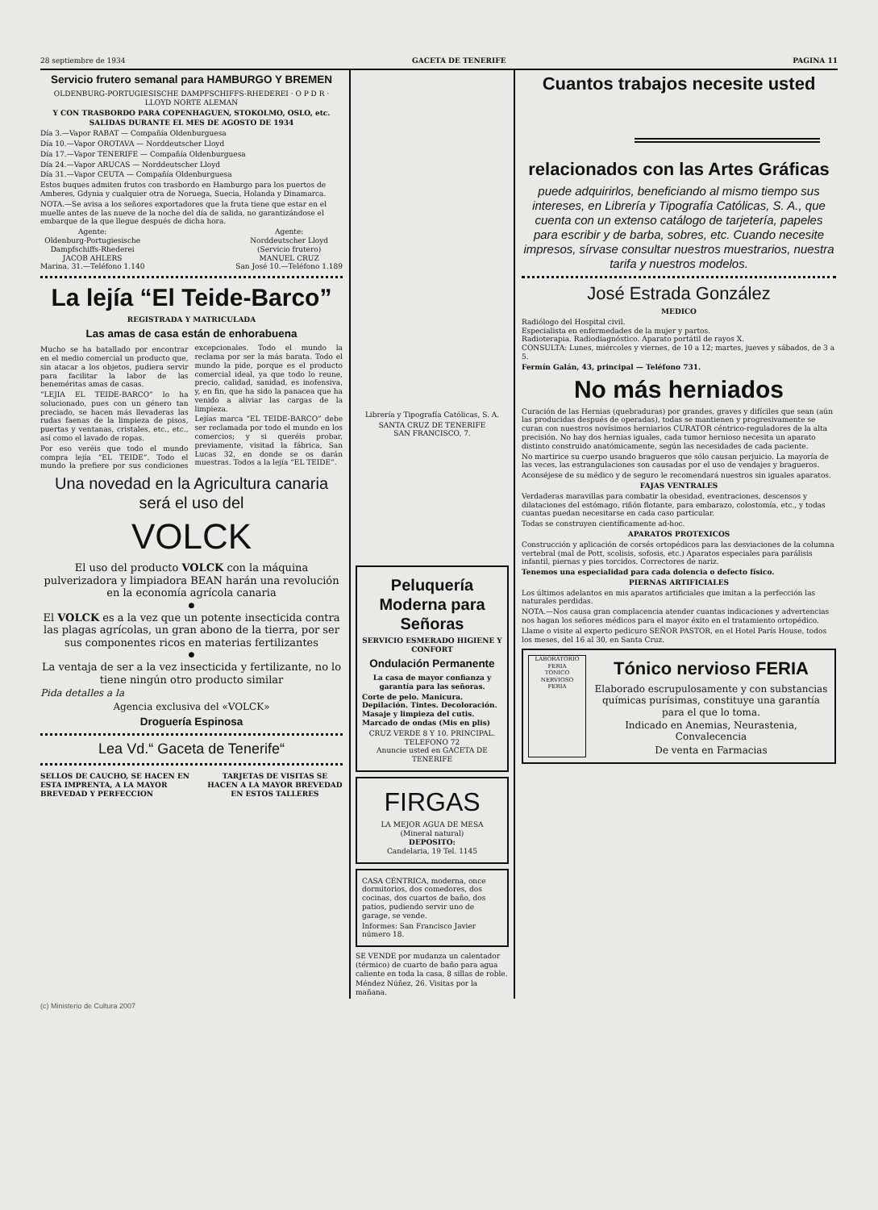28 septiembre de 1934 GACETA DE TENERIFE PAGINA 11
Servicio frutero semanal para HAMBURGO Y BREMEN
OLDENBURG-PORTUGIESISCHE DAMPFSCHIFFS-RHEDEREI · O P D R · LLOYD NORTE ALEMAN
Y CON TRASBORDO PARA COPENHAGUEN, STOKOLMO, OSLO, etc.
SALIDAS DURANTE EL MES DE AGOSTO DE 1934
Día 3.—Vapor RABAT — Compañía Oldenburguesa
Día 10.—Vapor OROTAVA — Norddeutscher Lloyd
Día 17.—Vapor TENERIFE — Compañía Oldenburguesa
Día 24.—Vapor ARUCAS — Norddeutscher Lloyd
Día 31.—Vapor CEUTA — Compañía Oldenburguesa
Estos buques admiten frutos con trasbordo en Hamburgo para los puertos de Amberes, Gdynia y cualquier otra de Noruega, Suecia, Holanda y Dinamarca.
NOTA.—Se avisa a los señores exportadores que la fruta tiene que estar en el muelle antes de las nueve de la noche del día de salida, no garantizándose el embarque de la que llegue después de dicha hora.
Agente:
Oldenburg-Portugiesische
Dampfschiffs-Rhederei
JACOB AHLERS
Marina, 31.—Teléfono 1.140
Agente:
Norddeutscher Lloyd
(Servicio frutero)
MANUEL CRUZ
San José 10.—Teléfono 1.189
La lejía “El Teide-Barco”
REGISTRADA Y MATRICULADA
Las amas de casa están de enhorabuena
Mucho se ha batallado por encontrar en el medio comercial un producto que, sin atacar a los objetos, pudiera servir para facilitar la labor de las beneméritas amas de casas.
“LEJIA EL TEIDE-BARCO” lo ha solucionado, pues con un género tan preciado, se hacen más llevaderas las rudas faenas de la limpieza de pisos, puertas y ventanas, cristales, etc., etc., así como el lavado de ropas.
Por eso veréis que todo el mundo compra lejía “EL TEIDE”. Todo el mundo la prefiere por sus condiciones excepcionales. Todo el mundo la reclama por ser la más barata. Todo el mundo la pide, porque es el producto comercial ideal, ya que todo lo reune, precio, calidad, sanidad, es inofensiva, y, en fin, que ha sido la panacea que ha venido a aliviar las cargas de la limpieza.
Lejías marca “EL TEIDE-BARCO” debe ser reclamada por todo el mundo en los comercios; y si queréis probar, previamente, visitad la fábrica, San Lucas 32, en donde se os darán muestras. Todos a la lejía “EL TEIDE”.
Una novedad en la Agricultura canaria será el uso del
VOLCK
El uso del producto VOLCK con la máquina pulverizadora y limpiadora BEAN harán una revolución en la economía agrícola canaria
●
El VOLCK es a la vez que un potente insecticida contra las plagas agrícolas, un gran abono de la tierra, por ser sus componentes ricos en materias fertilizantes
●
La ventaja de ser a la vez insecticida y fertilizante, no lo tiene ningún otro producto similar
Pida detalles a la
Agencia exclusiva del «VOLCK»
Droguería Espinosa
Lea Vd.“ Gaceta de Tenerife“
SELLOS DE CAUCHO, SE HACEN EN ESTA IMPRENTA, A LA MAYOR BREVEDAD Y PERFECCION
TARJETAS DE VISITAS SE HACEN A LA MAYOR BREVEDAD EN ESTOS TALLERES
Librería y Tipografía Católicas, S. A.
SANTA CRUZ DE TENERIFE
SAN FRANCISCO, 7.
Peluquería Moderna para Señoras
SERVICIO ESMERADO HIGIENE Y CONFORT
Ondulación Permanente
La casa de mayor confianza y garantía para las señoras.
Corte de pelo. Manicura. Depilación. Tintes. Decoloración. Masaje y limpieza del cutis. Marcado de ondas (Mis en plis)
CRUZ VERDE 8 Y 10. PRINCIPAL. TELEFONO 72
Anuncie usted en GACETA DE TENERIFE
FIRGAS
LA MEJOR AGUA DE MESA
(Mineral natural)
DEPOSITO:
Candelaria, 19 Tel. 1145
CASA CÉNTRICA, moderna, once dormitorios, dos comedores, dos cocinas, dos cuartos de baño, dos patios, pudiendo servir uno de garage, se vende.
Informes: San Francisco Javier número 18.
SE VENDE por mudanza un calentador (térmico) de cuarto de baño para agua caliente en toda la casa, 8 sillas de roble.
Méndez Núñez, 26. Visitas por la mañana.
Cuantos trabajos necesite usted
relacionados con las Artes Gráficas
puede adquirirlos, beneficiando al mismo tiempo sus intereses, en Librería y Tipografía Católicas, S. A., que cuenta con un extenso catálogo de tarjetería, papeles para escribir y de barba, sobres, etc. Cuando necesite impresos, sírvase consultar nuestros muestrarios, nuestra tarifa y nuestros modelos.
José Estrada González
MEDICO
Radiólogo del Hospital civil.
Especialista en enfermedades de la mujer y partos.
Radioterapia. Radiodiagnóstico. Aparato portátil de rayos X.
CONSULTA: Lunes, miércoles y viernes, de 10 a 12; martes, jueves y sábados, de 3 a 5.
Fermín Galán, 43, principal — Teléfono 731.
No más herniados
Curación de las Hernias (quebraduras) por grandes, graves y difíciles que sean (aún las producidas después de operadas), todas se mantienen y progresivamente se curan con nuestros novísimos herniarios CURATOR céntrico-reguladores de la alta precisión. No hay dos hernias iguales, cada tumor hernioso necesita un aparato distinto construido anatómicamente, según las necesidades de cada paciente.
No martirice su cuerpo usando bragueros que sólo causan perjuicio. La mayoría de las veces, las estrangulaciones son causadas por el uso de vendajes y bragueros.
Aconséjese de su médico y de seguro le recomendará nuestros sin iguales aparatos.
FAJAS VENTRALES
Verdaderas maravillas para combatir la obesidad, eventraciones, descensos y dilataciones del estómago, riñón flotante, para embarazo, colostomía, etc., y todas cuantas puedan necesitarse en cada caso particular.
Todas se construyen científicamente ad-hoc.
APARATOS PROTEXICOS
Construcción y aplicación de corsés ortopédicos para las desviaciones de la columna vertebral (mal de Pott, scolisis, sofosis, etc.) Aparatos especiales para parálisis infantil, piernas y pies torcidos. Correctores de nariz.
Tenemos una especialidad para cada dolencia o defecto físico.
PIERNAS ARTIFICIALES
Los últimos adelantos en mis aparatos artificiales que imitan a la perfección las naturales perdidas.
NOTA.—Nos causa gran complacencia atender cuantas indicaciones y advertencias nos hagan los señores médicos para el mayor éxito en el tratamiento ortopédico.
Llame o visite al experto pedicuro SEÑOR PASTOR, en el Hotel París House, todos los meses, del 16 al 30, en Santa Cruz.
LABORATORIO FERIA
TONICO NERVIOSO
FERIA
Tónico nervioso FERIA
Elaborado escrupulosamente y con substancias químicas purísimas, constituye una garantía para el que lo toma.
Indicado en Anemias, Neurastenia, Convalecencia
De venta en Farmacias
(c) Ministerio de Cultura 2007